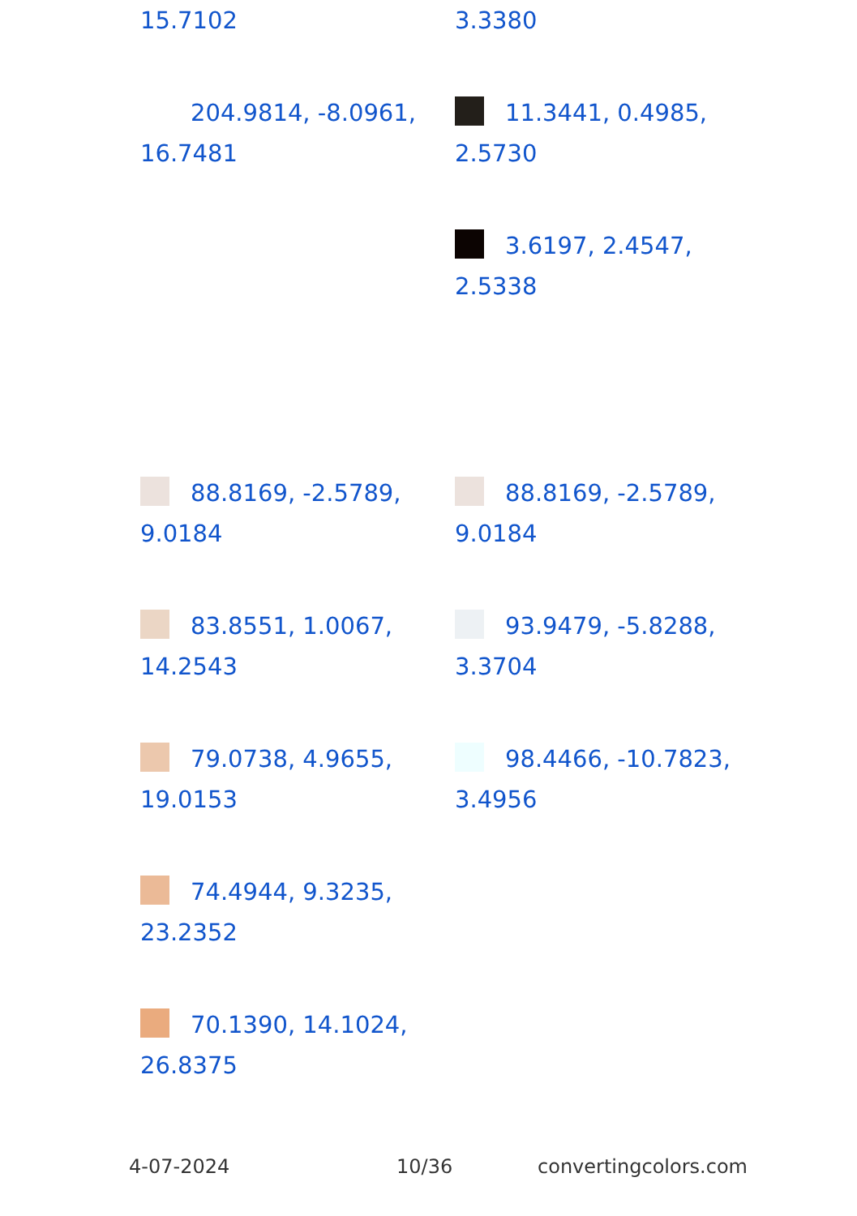15.7102 3.3380
204.9814, -8.0961, 16.7481
11.3441, 0.4985, 2.5730
3.6197, 2.4547, 2.5338
88.8169, -2.5789, 9.0184
88.8169, -2.5789, 9.0184
83.8551, 1.0067, 14.2543
93.9479, -5.8288, 3.3704
79.0738, 4.9655, 19.0153
98.4466, -10.7823, 3.4956
74.4944, 9.3235, 23.2352
70.1390, 14.1024, 26.8375
4-07-2024 10/36 convertingcolors.com